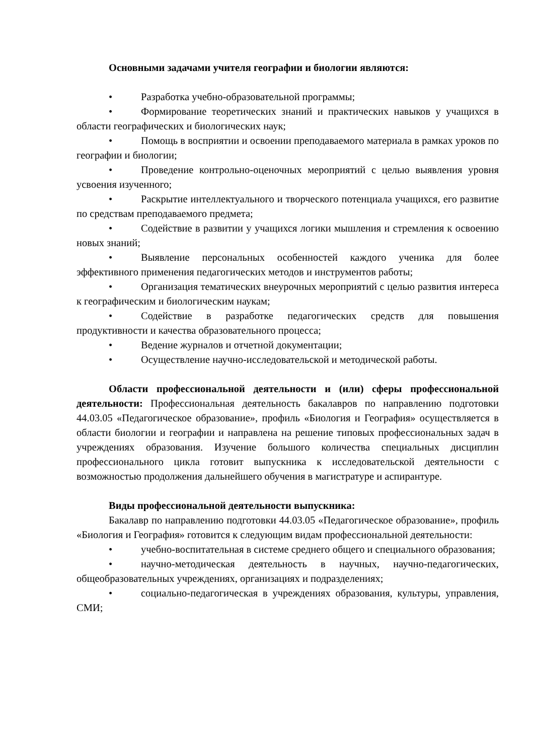Основными задачами учителя географии и биологии являются:
• Разработка учебно-образовательной программы;
• Формирование теоретических знаний и практических навыков у учащихся в области географических и биологических наук;
• Помощь в восприятии и освоении преподаваемого материала в рамках уроков по географии и биологии;
• Проведение контрольно-оценочных мероприятий с целью выявления уровня усвоения изученного;
• Раскрытие интеллектуального и творческого потенциала учащихся, его развитие по средствам преподаваемого предмета;
• Содействие в развитии у учащихся логики мышления и стремления к освоению новых знаний;
• Выявление персональных особенностей каждого ученика для более эффективного применения педагогических методов и инструментов работы;
• Организация тематических внеурочных мероприятий с целью развития интереса к географическим и биологическим наукам;
• Содействие в разработке педагогических средств для повышения продуктивности и качества образовательного процесса;
• Ведение журналов и отчетной документации;
• Осуществление научно-исследовательской и методической работы.
Области профессиональной деятельности и (или) сферы профессиональной деятельности: Профессиональная деятельность бакалавров по направлению подготовки 44.03.05 «Педагогическое образование», профиль «Биология и География» осуществляется в области биологии и географии и направлена на решение типовых профессиональных задач в учреждениях образования. Изучение большого количества специальных дисциплин профессионального цикла готовит выпускника к исследовательской деятельности с возможностью продолжения дальнейшего обучения в магистратуре и аспирантуре.
Виды профессиональной деятельности выпускника:
Бакалавр по направлению подготовки 44.03.05 «Педагогическое образование», профиль «Биология и География» готовится к следующим видам профессиональной деятельности:
• учебно-воспитательная в системе среднего общего и специального образования;
• научно-методическая деятельность в научных, научно-педагогических, общеобразовательных учреждениях, организациях и подразделениях;
• социально-педагогическая в учреждениях образования, культуры, управления, СМИ;